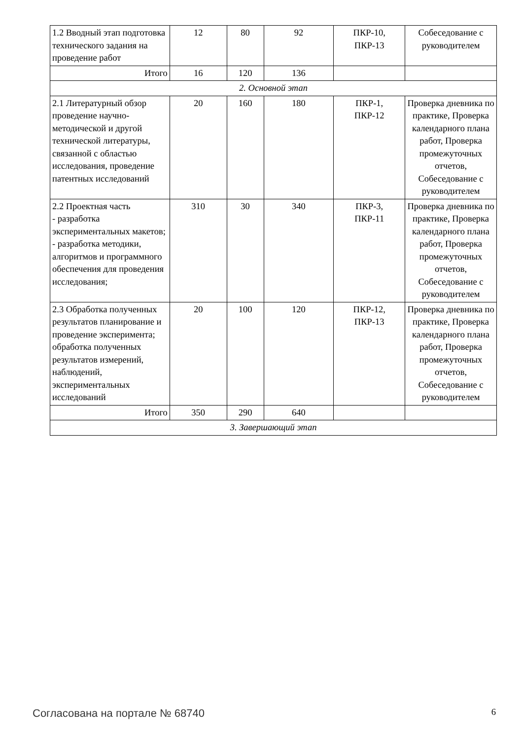| 1.2 Вводный этап подготовка технического задания на проведение работ | 12 | 80 | 92 | ПКР-10, ПКР-13 | Собеседование с руководителем |
| Итого | 16 | 120 | 136 | | |
| 2. Основной этап | | | | | |
| 2.1 Литературный обзор проведение научно-методической и другой технической литературы, связанной с областью исследования, проведение патентных исследований | 20 | 160 | 180 | ПКР-1, ПКР-12 | Проверка дневника по практике, Проверка календарного плана работ, Проверка промежуточных отчетов, Собеседование с руководителем |
| 2.2 Проектная часть - разработка экспериментальных макетов; - разработка методики, алгоритмов и программного обеспечения для проведения исследования; | 310 | 30 | 340 | ПКР-3, ПКР-11 | Проверка дневника по практике, Проверка календарного плана работ, Проверка промежуточных отчетов, Собеседование с руководителем |
| 2.3 Обработка полученных результатов планирование и проведение эксперимента; обработка полученных результатов измерений, наблюдений, экспериментальных исследований | 20 | 100 | 120 | ПКР-12, ПКР-13 | Проверка дневника по практике, Проверка календарного плана работ, Проверка промежуточных отчетов, Собеседование с руководителем |
| Итого | 350 | 290 | 640 | | |
| 3. Завершающий этап | | | | | |
Согласована на портале № 68740 6